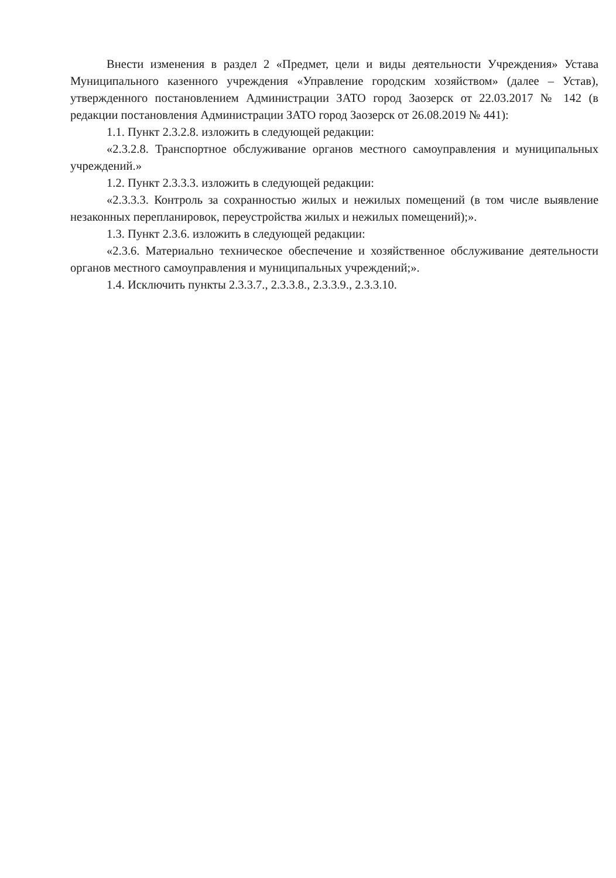Внести изменения в раздел 2 «Предмет, цели и виды деятельности Учреждения» Устава Муниципального казенного учреждения «Управление городским хозяйством» (далее – Устав), утвержденного постановлением Администрации ЗАТО город Заозерск от 22.03.2017 № 142 (в редакции постановления Администрации ЗАТО город Заозерск от 26.08.2019 № 441):
1.1. Пункт 2.3.2.8. изложить в следующей редакции:
«2.3.2.8. Транспортное обслуживание органов местного самоуправления и муниципальных учреждений.»
1.2. Пункт 2.3.3.3. изложить в следующей редакции:
«2.3.3.3. Контроль за сохранностью жилых и нежилых помещений (в том числе выявление незаконных перепланировок, переустройства жилых и нежилых помещений);».
1.3. Пункт 2.3.6. изложить в следующей редакции:
«2.3.6. Материально техническое обеспечение и хозяйственное обслуживание деятельности органов местного самоуправления и муниципальных учреждений;».
1.4. Исключить пункты 2.3.3.7., 2.3.3.8., 2.3.3.9., 2.3.3.10.